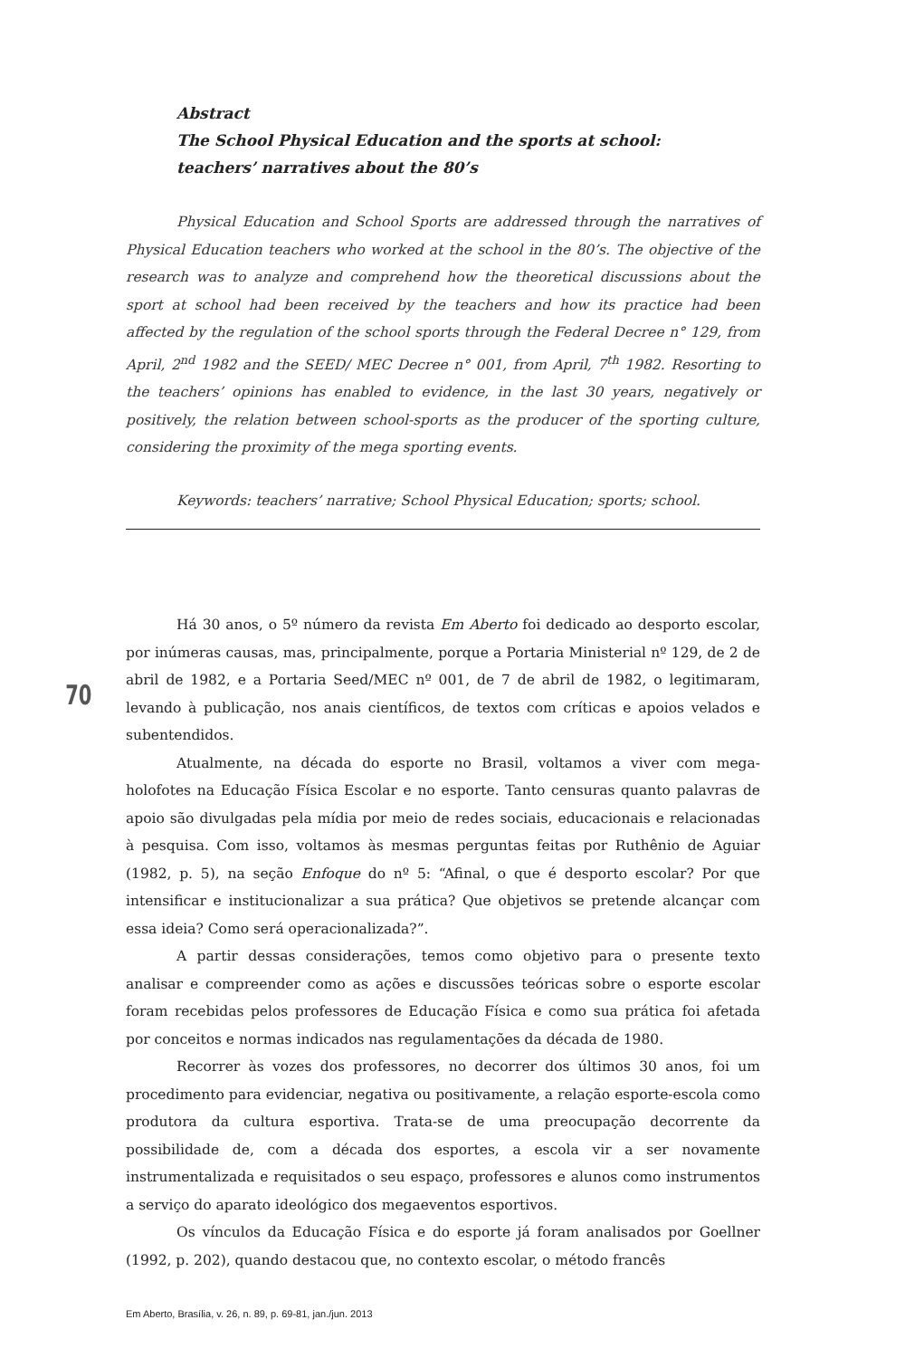Abstract
The School Physical Education and the sports at school:
teachers’ narratives about the 80’s
Physical Education and School Sports are addressed through the narratives of Physical Education teachers who worked at the school in the 80’s. The objective of the research was to analyze and comprehend how the theoretical discussions about the sport at school had been received by the teachers and how its practice had been affected by the regulation of the school sports through the Federal Decree n° 129, from April, 2<sup>nd</sup> 1982 and the SEED/ MEC Decree n° 001, from April, 7<sup>th</sup> 1982. Resorting to the teachers’ opinions has enabled to evidence, in the last 30 years, negatively or positively, the relation between school-sports as the producer of the sporting culture, considering the proximity of the mega sporting events.
Keywords: teachers’ narrative; School Physical Education; sports; school.
Há 30 anos, o 5º número da revista Em Aberto foi dedicado ao desporto escolar, por inúmeras causas, mas, principalmente, porque a Portaria Ministerial nº 129, de 2 de abril de 1982, e a Portaria Seed/MEC nº 001, de 7 de abril de 1982, o legitimaram, levando à publicação, nos anais científicos, de textos com críticas e apoios velados e subentendidos.
Atualmente, na década do esporte no Brasil, voltamos a viver com mega-holofotes na Educação Física Escolar e no esporte. Tanto censuras quanto palavras de apoio são divulgadas pela mídia por meio de redes sociais, educacionais e relacionadas à pesquisa. Com isso, voltamos às mesmas perguntas feitas por Ruthênio de Aguiar (1982, p. 5), na seção Enfoque do nº 5: “Afinal, o que é desporto escolar? Por que intensificar e institucionalizar a sua prática? Que objetivos se pretende alcançar com essa ideia? Como será operacionalizada?”.
A partir dessas considerações, temos como objetivo para o presente texto analisar e compreender como as ações e discussões teóricas sobre o esporte escolar foram recebidas pelos professores de Educação Física e como sua prática foi afetada por conceitos e normas indicados nas regulamentações da década de 1980.
Recorrer às vozes dos professores, no decorrer dos últimos 30 anos, foi um procedimento para evidenciar, negativa ou positivamente, a relação esporte-escola como produtora da cultura esportiva. Trata-se de uma preocupação decorrente da possibilidade de, com a década dos esportes, a escola vir a ser novamente instrumentalizada e requisitados o seu espaço, professores e alunos como instrumentos a serviço do aparato ideológico dos megaeventos esportivos.
Os vínculos da Educação Física e do esporte já foram analisados por Goellner (1992, p. 202), quando destacou que, no contexto escolar, o método francês
70
Em Aberto, Brasília, v. 26, n. 89, p. 69-81, jan./jun. 2013